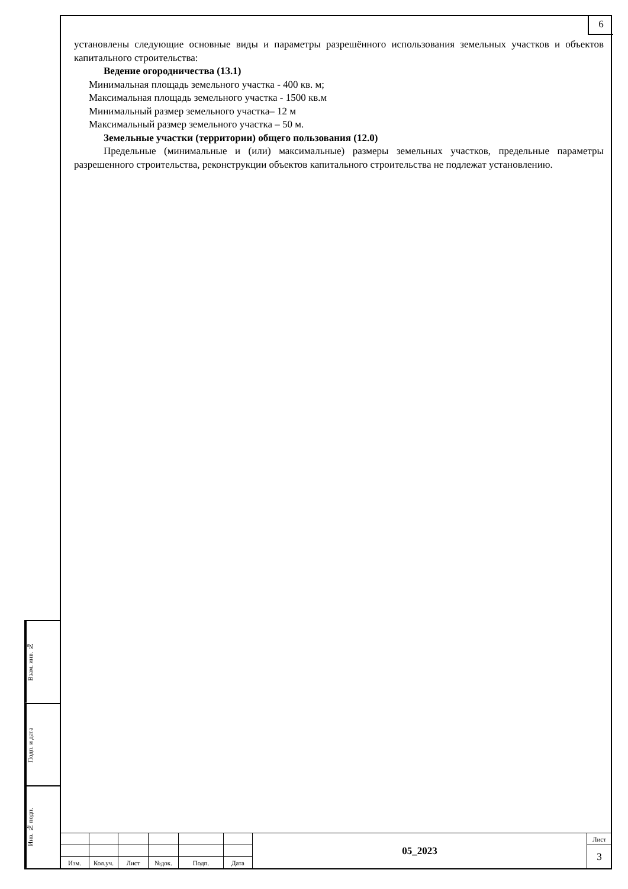6
установлены следующие основные виды и параметры разрешённого использования земельных участков и объектов капитального строительства:
Ведение огородничества (13.1)
Минимальная площадь земельного участка - 400 кв. м;
Максимальная площадь земельного участка - 1500 кв.м
Минимальный размер земельного участка– 12 м
Максимальный размер земельного участка – 50 м.
Земельные участки (территории) общего пользования (12.0)
Предельные (минимальные и (или) максимальные) размеры земельных участков, предельные параметры разрешенного строительства, реконструкции объектов капитального строительства не подлежат установлению.
Взам. инв. №
Подп. и дата
Инв. № подп.
| | | | | | | 05_2023 | Лист |
| | | | | | | | 3 |
| Изм. | Кол.уч. | Лист | №док. | Подп. | Дата | | |